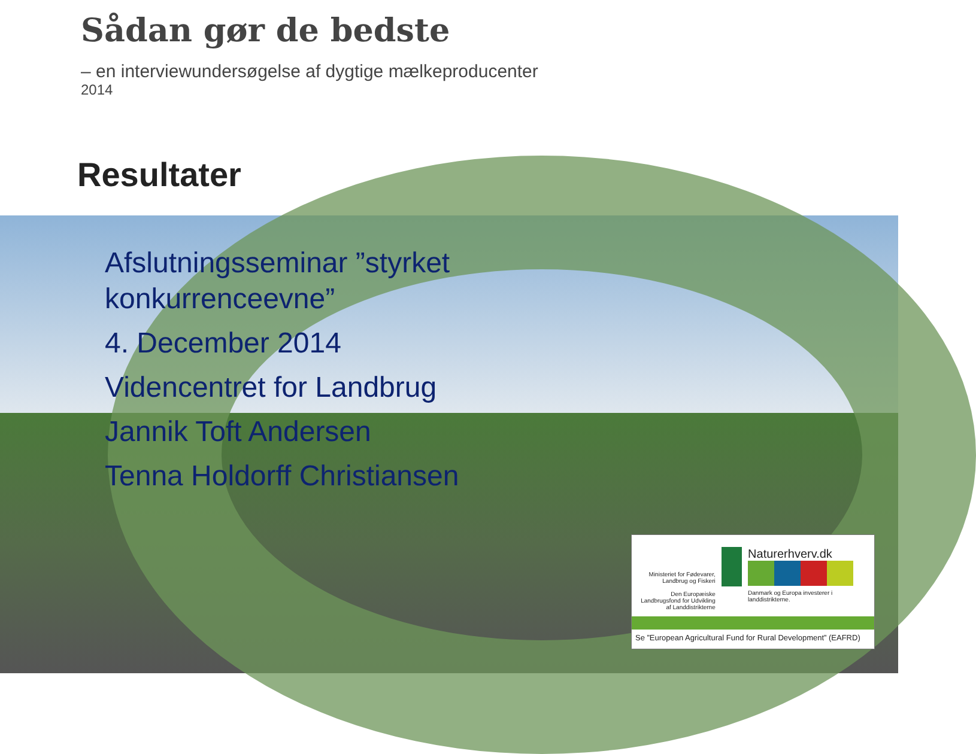Sådan gør de bedste
– en interviewundersøgelse af dygtige mælkeproducenter
2014
Resultater
Afslutningsseminar ”styrket
konkurrenceevne”
4. December 2014
Videncentret for Landbrug
Jannik Toft Andersen
Tenna Holdorff Christiansen
Ministeriet for Fødevarer, Landbrug og Fiskeri
Den Europæiske Landbrugsfond for Udvikling af Landdistrikterne
Naturerhverv.dk
Danmark og Europa investerer i landdistrikterne.
Se ”European Agricultural Fund for Rural Development” (EAFRD)